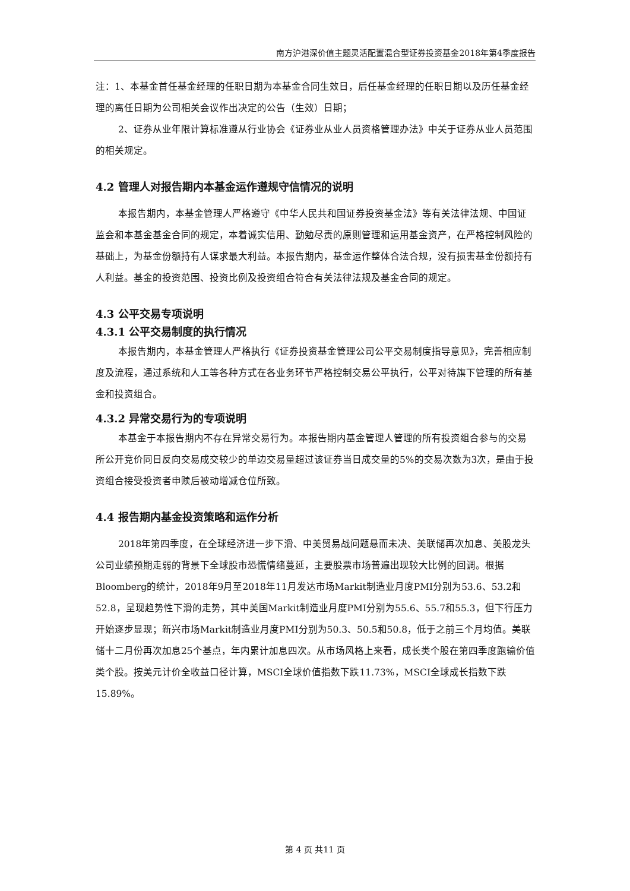南方沪港深价值主题灵活配置混合型证券投资基金2018年第4季度报告
注：1、本基金首任基金经理的任职日期为本基金合同生效日，后任基金经理的任职日期以及历任基金经理的离任日期为公司相关会议作出决定的公告（生效）日期；
2、证券从业年限计算标准遵从行业协会《证券业从业人员资格管理办法》中关于证券从业人员范围的相关规定。
4.2 管理人对报告期内本基金运作遵规守信情况的说明
本报告期内，本基金管理人严格遵守《中华人民共和国证券投资基金法》等有关法律法规、中国证监会和本基金基金合同的规定，本着诚实信用、勤勉尽责的原则管理和运用基金资产，在严格控制风险的基础上，为基金份额持有人谋求最大利益。本报告期内，基金运作整体合法合规，没有损害基金份额持有人利益。基金的投资范围、投资比例及投资组合符合有关法律法规及基金合同的规定。
4.3 公平交易专项说明
4.3.1 公平交易制度的执行情况
本报告期内，本基金管理人严格执行《证券投资基金管理公司公平交易制度指导意见》，完善相应制度及流程，通过系统和人工等各种方式在各业务环节严格控制交易公平执行，公平对待旗下管理的所有基金和投资组合。
4.3.2 异常交易行为的专项说明
本基金于本报告期内不存在异常交易行为。本报告期内基金管理人管理的所有投资组合参与的交易所公开竞价同日反向交易成交较少的单边交易量超过该证券当日成交量的5%的交易次数为3次，是由于投资组合接受投资者申赎后被动增减仓位所致。
4.4 报告期内基金投资策略和运作分析
2018年第四季度，在全球经济进一步下滑、中美贸易战问题悬而未决、美联储再次加息、美股龙头公司业绩预期走弱的背景下全球股市恐慌情绪蔓延，主要股票市场普遍出现较大比例的回调。根据Bloomberg的统计，2018年9月至2018年11月发达市场Markit制造业月度PMI分别为53.6、53.2和52.8，呈现趋势性下滑的走势，其中美国Markit制造业月度PMI分别为55.6、55.7和55.3，但下行压力开始逐步显现；新兴市场Markit制造业月度PMI分别为50.3、50.5和50.8，低于之前三个月均值。美联储十二月份再次加息25个基点，年内累计加息四次。从市场风格上来看，成长类个股在第四季度跑输价值类个股。按美元计价全收益口径计算，MSCI全球价值指数下跌11.73%，MSCI全球成长指数下跌15.89%。
第 4 页 共11 页